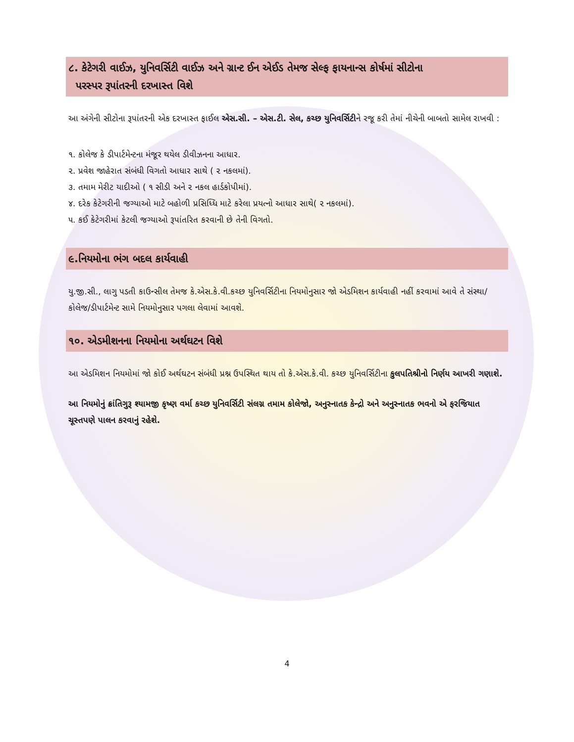૮. કેટેગરી વાઈઝ, યુનિવર્સિટી વાઈઝ અને ગ્રાન્ટ ઈન એઈડ તેમજ સેલ્ફ ફાયનાન્સ કોર્ષમાં સીટોના
પરસ્પર રૂપાંતરની દરખાસ્ત વિશે
આ અંગેની સીટોના રૂપાંતરની એક દરખાસ્ત ફાઈલ એસ.સી. – એસ.ટી. સેલ, કચ્છ યુનિવર્સિટીને રજૂ કરી તેમાં નીચેની બાબતો સામેલ રાખવી :
૧. કોલેજ કે ડીપાર્ટમેન્ટના મંજૂર થયેલ ડીવીઝનના આધાર.
૨. પ્રવેશ જાહેરાત સંબંધી વિગતો આધાર સાથે ( ૨ નકલમાં).
૩. તમામ મેરીટ યાદીઓ ( ૧ સીડી અને ૨ નકલ હાર્ડકોપીમાં).
૪. દરેક કેટેગરીની જગ્યાઓ માટે બહોળી પ્રસિધ્ધિ માટે કરેલા પ્રયત્નો આધાર સાથે( ૨ નકલમાં).
૫. કઈ કેટેગરીમાં કેટલી જગ્યાઓ રૂપાંતરિત કરવાની છે તેની વિગતો.
૯.નિયમોના ભંગ બદલ કાર્યવાહી
યુ.જી.સી., લાગુ પડતી કાઉન્સીલ તેમજ કે.એસ.કે.વી.કચ્છ યુનિવર્સિટીના નિયમોનુસાર જો એડમિશન કાર્યવાહી નહીં કરવામાં આવે તે સંસ્થા/કોલેજ/ડીપાર્ટમેન્ટ સામે નિયમોનુસાર પગલા લેવામાં આવશે.
૧૦. એડમીશનના નિયમોના અર્થઘટન વિશે
આ એડમિશન નિયમોમાં જો કોઈ અર્થઘટન સંબંધી પ્રશ્ન ઉપસ્થિત થાય તો કે.એસ.કે.વી. કચ્છ યુનિવર્સિટીના કુલપતિશ્રીનો નિર્ણય આખરી ગણાશે.
આ નિયમોનું ક્રાંતિગુરૂ શ્યામજી કૃષ્ણ વર્મા કચ્છ યુનિવર્સિટી સંલગ્ન તમામ કોલેજો, અનુસ્નાતક કેન્દ્રો અને અનુસ્નાતક ભવનો એ ફરજિયાત ચૂસ્તપણે પાલન કરવાનું રહેશે.
4